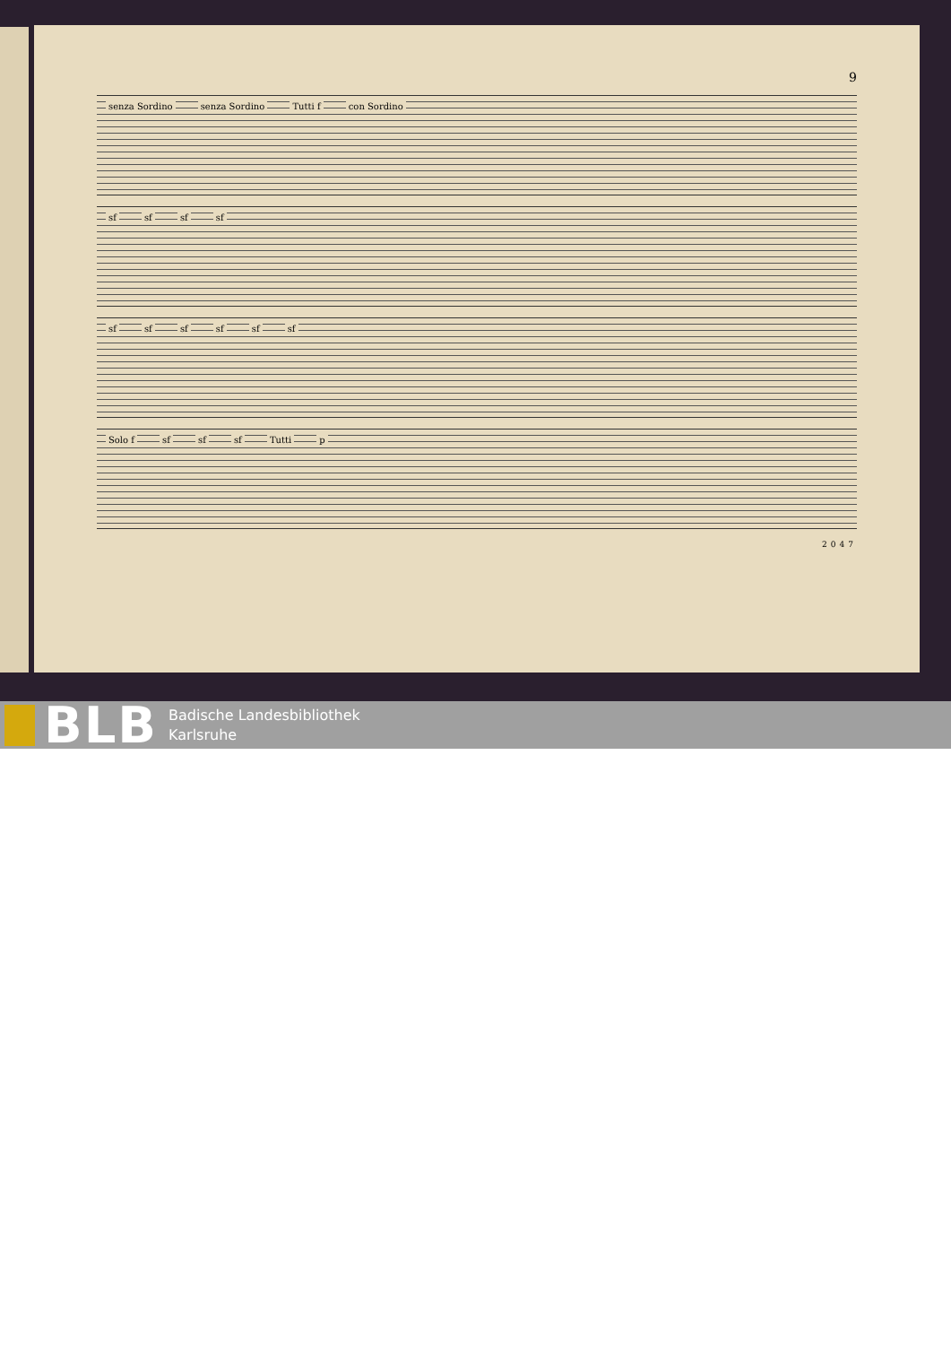9
senza Sordino senza Sordino Tutti f con Sordino
sf sf sf sf
sf sf sf sf sf sf
Solo f sf sf sf Tutti p
2047
BLB
Badische Landesbibliothek
Karlsruhe